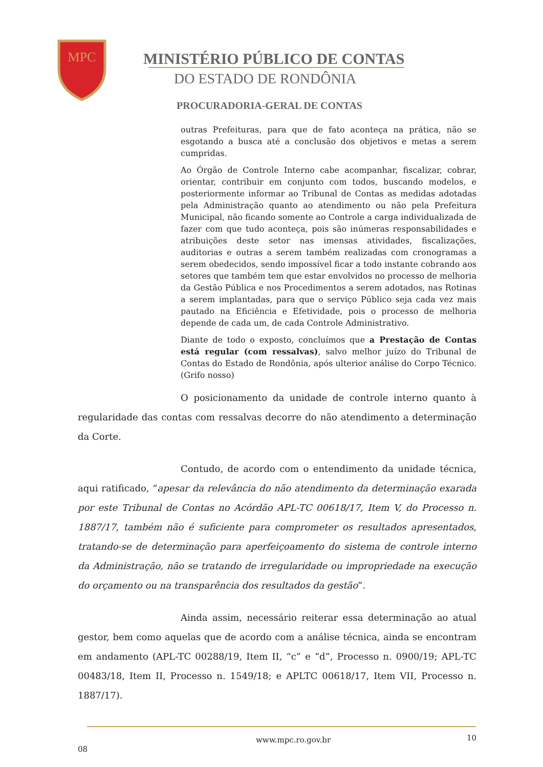MPC
MINISTÉRIO PÚBLICO DE CONTAS
DO ESTADO DE RONDÔNIA
PROCURADORIA-GERAL DE CONTAS
outras Prefeituras, para que de fato aconteça na prática, não se esgotando a busca até a conclusão dos objetivos e metas a serem cumpridas.
Ao Órgão de Controle Interno cabe acompanhar, fiscalizar, cobrar, orientar, contribuir em conjunto com todos, buscando modelos, e posteriormente informar ao Tribunal de Contas as medidas adotadas pela Administração quanto ao atendimento ou não pela Prefeitura Municipal, não ficando somente ao Controle a carga individualizada de fazer com que tudo aconteça, pois são inúmeras responsabilidades e atribuições deste setor nas imensas atividades, fiscalizações, auditorias e outras a serem também realizadas com cronogramas a serem obedecidos, sendo impossível ficar a todo instante cobrando aos setores que também tem que estar envolvidos no processo de melhoria da Gestão Pública e nos Procedimentos a serem adotados, nas Rotinas a serem implantadas, para que o serviço Público seja cada vez mais pautado na Eficiência e Efetividade, pois o processo de melhoria depende de cada um, de cada Controle Administrativo.
Diante de todo o exposto, concluímos que a Prestação de Contas está regular (com ressalvas), salvo melhor juízo do Tribunal de Contas do Estado de Rondônia, após ulterior análise do Corpo Técnico. (Grifo nosso)
O posicionamento da unidade de controle interno quanto à regularidade das contas com ressalvas decorre do não atendimento a determinação da Corte.
Contudo, de acordo com o entendimento da unidade técnica, aqui ratificado, “apesar da relevância do não atendimento da determinação exarada por este Tribunal de Contas no Acórdão APL-TC 00618/17, Item V, do Processo n. 1887/17, também não é suficiente para comprometer os resultados apresentados, tratando-se de determinação para aperfeiçoamento do sistema de controle interno da Administração, não se tratando de irregularidade ou impropriedade na execução do orçamento ou na transparência dos resultados da gestão”.
Ainda assim, necessário reiterar essa determinação ao atual gestor, bem como aquelas que de acordo com a análise técnica, ainda se encontram em andamento (APL-TC 00288/19, Item II, “c” e “d”, Processo n. 0900/19; APL-TC 00483/18, Item II, Processo n. 1549/18; e APLTC 00618/17, Item VII, Processo n. 1887/17).
www.mpc.ro.gov.br 10
08